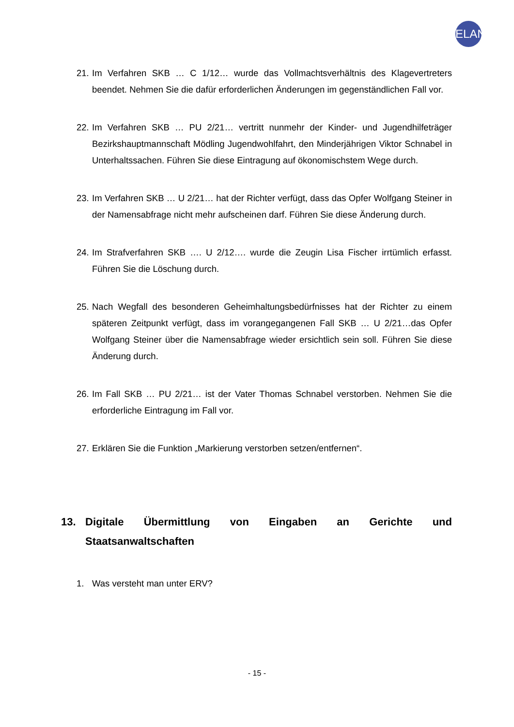ELAN
21. Im Verfahren SKB … C 1/12… wurde das Vollmachtsverhältnis des Klagevertreters beendet. Nehmen Sie die dafür erforderlichen Änderungen im gegenständlichen Fall vor.
22. Im Verfahren SKB … PU 2/21… vertritt nunmehr der Kinder- und Jugendhilfeträger Bezirkshauptmannschaft Mödling Jugendwohlfahrt, den Minderjährigen Viktor Schnabel in Unterhaltssachen. Führen Sie diese Eintragung auf ökonomischstem Wege durch.
23. Im Verfahren SKB … U 2/21… hat der Richter verfügt, dass das Opfer Wolfgang Steiner in der Namensabfrage nicht mehr aufscheinen darf. Führen Sie diese Änderung durch.
24. Im Strafverfahren SKB …. U 2/12…. wurde die Zeugin Lisa Fischer irrtümlich erfasst. Führen Sie die Löschung durch.
25. Nach Wegfall des besonderen Geheimhaltungsbedürfnisses hat der Richter zu einem späteren Zeitpunkt verfügt, dass im vorangegangenen Fall SKB … U 2/21…das Opfer Wolfgang Steiner über die Namensabfrage wieder ersichtlich sein soll. Führen Sie diese Änderung durch.
26. Im Fall SKB … PU 2/21… ist der Vater Thomas Schnabel verstorben. Nehmen Sie die erforderliche Eintragung im Fall vor.
27. Erklären Sie die Funktion „Markierung verstorben setzen/entfernen“.
13. Digitale Übermittlung von Eingaben an Gerichte und Staatsanwaltschaften
1. Was versteht man unter ERV?
- 15 -